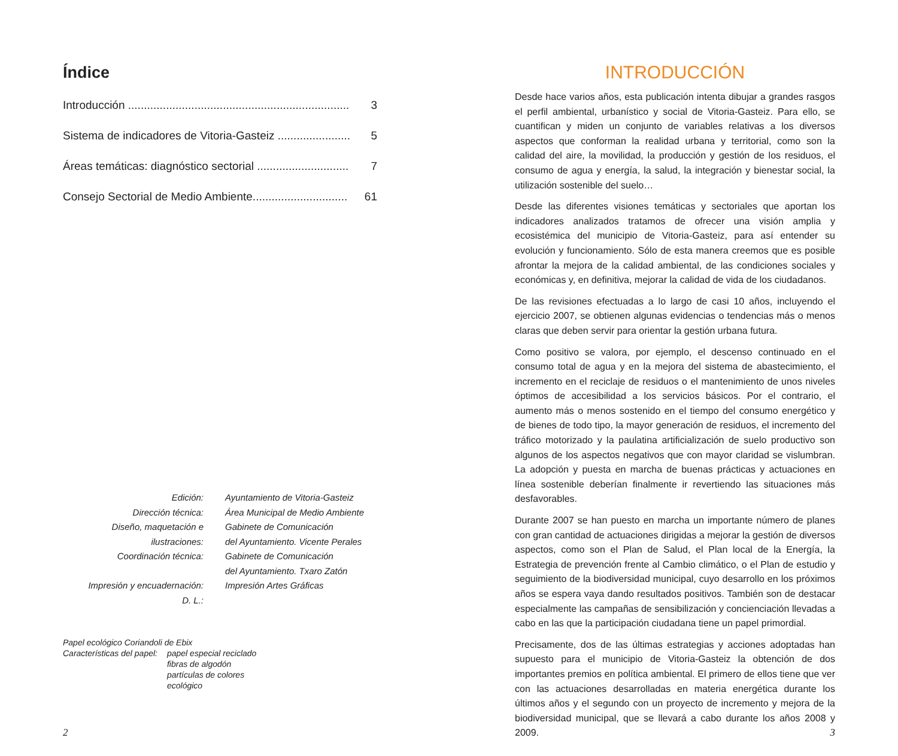Índice
Introducción ...................................................................... 3
Sistema de indicadores de Vitoria-Gasteiz ....................... 5
Áreas temáticas: diagnóstico sectorial ............................. 7
Consejo Sectorial de Medio Ambiente.............................. 61
| Edición: | Ayuntamiento de Vitoria-Gasteiz |
| Dirección técnica: | Área Municipal de Medio Ambiente |
| Diseño, maquetación e ilustraciones: | Gabinete de Comunicación del Ayuntamiento. Vicente Perales |
| Coordinación técnica: | Gabinete de Comunicación del Ayuntamiento. Txaro Zatón |
| Impresión y encuadernación: | Impresión Artes Gráficas |
| D. L.: | |
Papel ecológico Coriandoli de Ebix
| Características del papel: | papel especial reciclado fibras de algodón partículas de colores ecológico |
2
INTRODUCCIÓN
Desde hace varios años, esta publicación intenta dibujar a grandes rasgos el perfil ambiental, urbanístico y social de Vitoria-Gasteiz. Para ello, se cuantifican y miden un conjunto de variables relativas a los diversos aspectos que conforman la realidad urbana y territorial, como son la calidad del aire, la movilidad, la producción y gestión de los residuos, el consumo de agua y energía, la salud, la integración y bienestar social, la utilización sostenible del suelo…
Desde las diferentes visiones temáticas y sectoriales que aportan los indicadores analizados tratamos de ofrecer una visión amplia y ecosistémica del municipio de Vitoria-Gasteiz, para así entender su evolución y funcionamiento. Sólo de esta manera creemos que es posible afrontar la mejora de la calidad ambiental, de las condiciones sociales y económicas y, en definitiva, mejorar la calidad de vida de los ciudadanos.
De las revisiones efectuadas a lo largo de casi 10 años, incluyendo el ejercicio 2007, se obtienen algunas evidencias o tendencias más o menos claras que deben servir para orientar la gestión urbana futura.
Como positivo se valora, por ejemplo, el descenso continuado en el consumo total de agua y en la mejora del sistema de abastecimiento, el incremento en el reciclaje de residuos o el mantenimiento de unos niveles óptimos de accesibilidad a los servicios básicos. Por el contrario, el aumento más o menos sostenido en el tiempo del consumo energético y de bienes de todo tipo, la mayor generación de residuos, el incremento del tráfico motorizado y la paulatina artificialización de suelo productivo son algunos de los aspectos negativos que con mayor claridad se vislumbran. La adopción y puesta en marcha de buenas prácticas y actuaciones en línea sostenible deberían finalmente ir revertiendo las situaciones más desfavorables.
Durante 2007 se han puesto en marcha un importante número de planes con gran cantidad de actuaciones dirigidas a mejorar la gestión de diversos aspectos, como son el Plan de Salud, el Plan local de la Energía, la Estrategia de prevención frente al Cambio climático, o el Plan de estudio y seguimiento de la biodiversidad municipal, cuyo desarrollo en los próximos años se espera vaya dando resultados positivos. También son de destacar especialmente las campañas de sensibilización y concienciación llevadas a cabo en las que la participación ciudadana tiene un papel primordial.
Precisamente, dos de las últimas estrategias y acciones adoptadas han supuesto para el municipio de Vitoria-Gasteiz la obtención de dos importantes premios en política ambiental. El primero de ellos tiene que ver con las actuaciones desarrolladas en materia energética durante los últimos años y el segundo con un proyecto de incremento y mejora de la biodiversidad municipal, que se llevará a cabo durante los años 2008 y 2009.
3